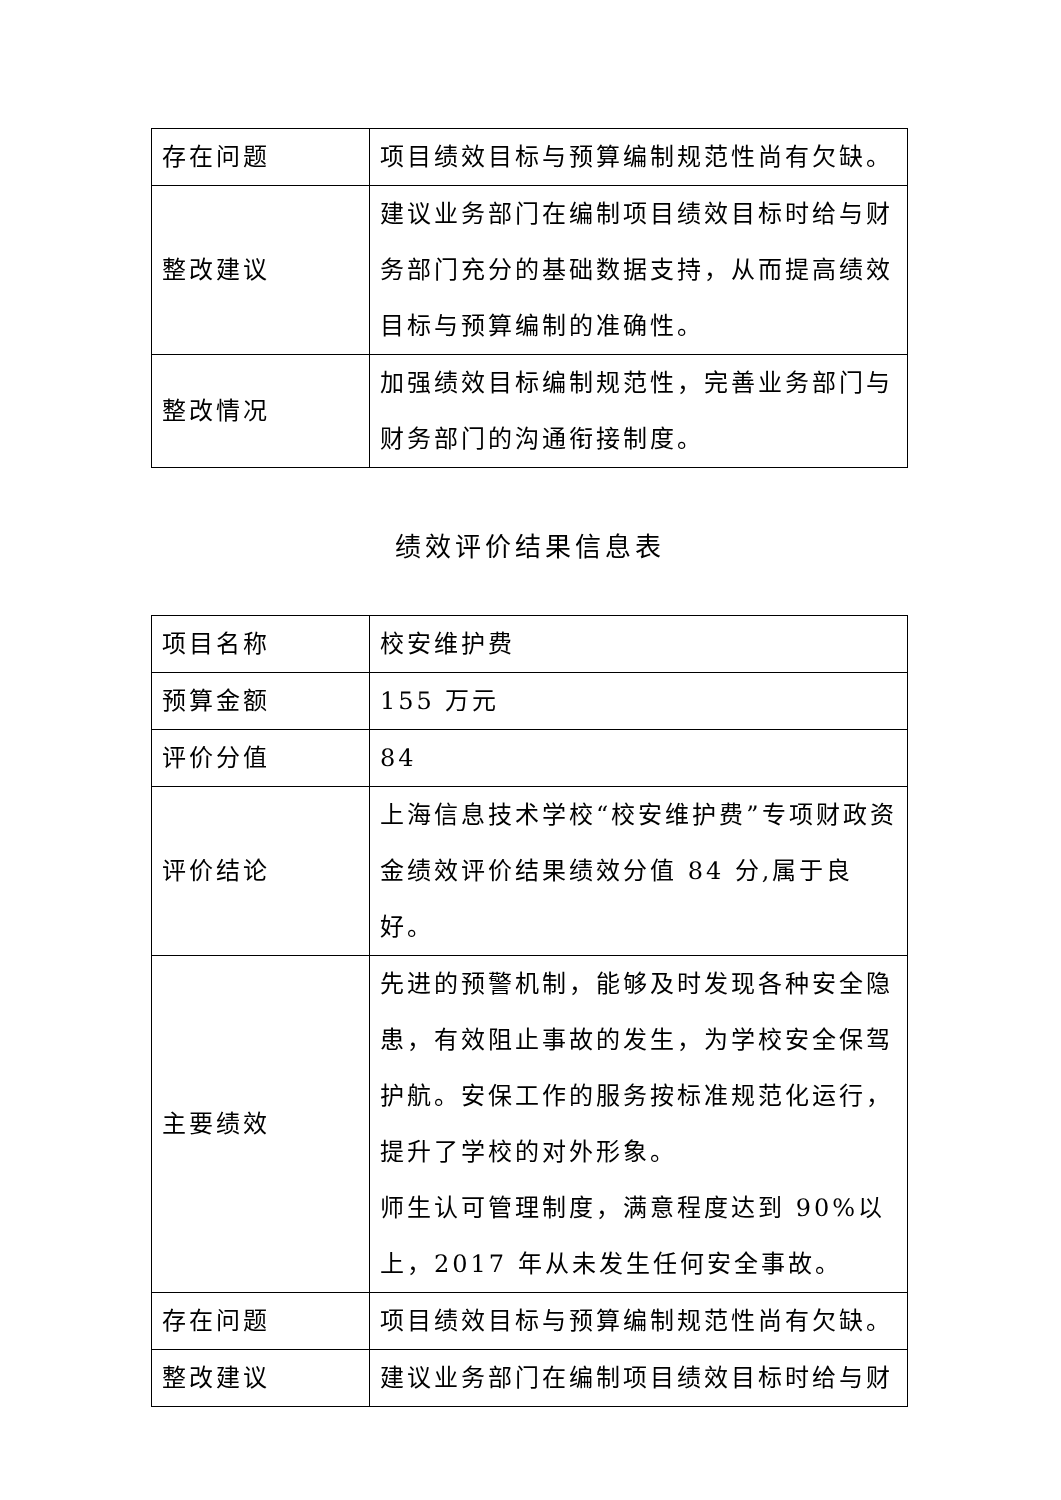| 存在问题 | 项目绩效目标与预算编制规范性尚有欠缺。 |
| 整改建议 | 建议业务部门在编制项目绩效目标时给与财务部门充分的基础数据支持，从而提高绩效目标与预算编制的准确性。 |
| 整改情况 | 加强绩效目标编制规范性，完善业务部门与财务部门的沟通衔接制度。 |
绩效评价结果信息表
| 项目名称 | 校安维护费 |
| 预算金额 | 155 万元 |
| 评价分值 | 84 |
| 评价结论 | 上海信息技术学校“校安维护费”专项财政资金绩效评价结果绩效分值 84 分,属于良好。 |
| 主要绩效 | 先进的预警机制，能够及时发现各种安全隐患，有效阻止事故的发生，为学校安全保驾护航。安保工作的服务按标准规范化运行，提升了学校的对外形象。 师生认可管理制度，满意程度达到 90%以上，2017 年从未发生任何安全事故。 |
| 存在问题 | 项目绩效目标与预算编制规范性尚有欠缺。 |
| 整改建议 | 建议业务部门在编制项目绩效目标时给与财 |